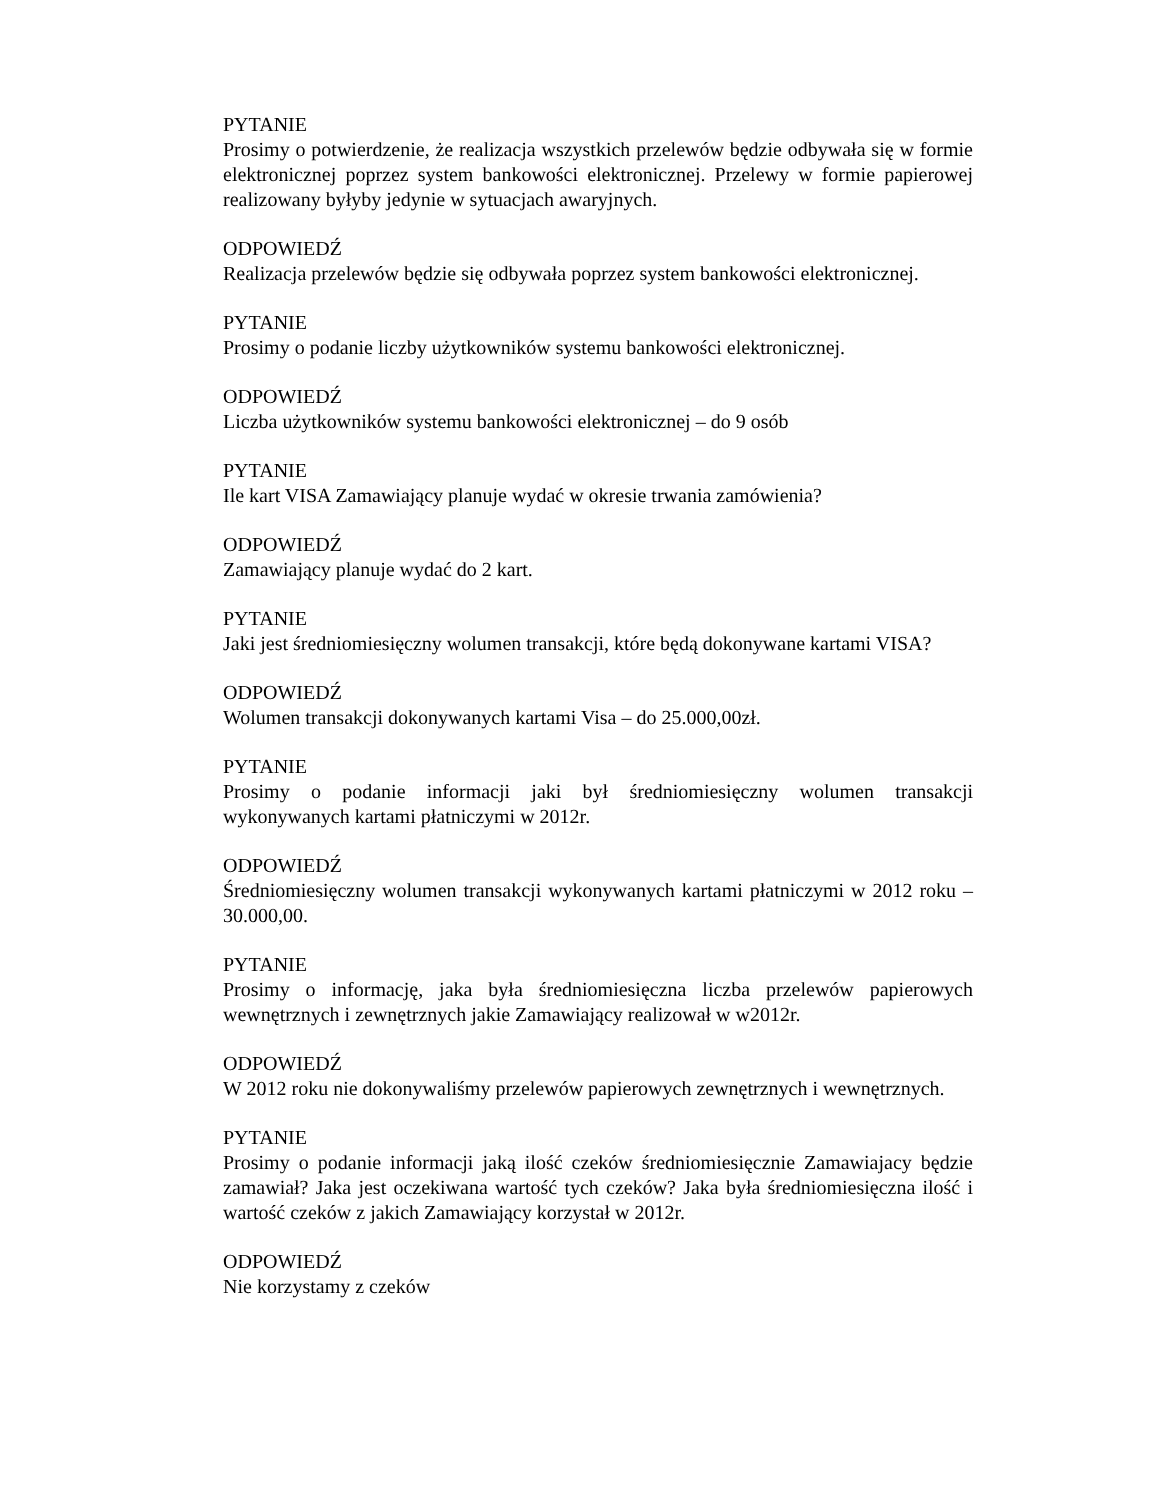PYTANIE
Prosimy o potwierdzenie, że realizacja wszystkich przelewów będzie odbywała się w formie elektronicznej poprzez system bankowości elektronicznej. Przelewy w formie papierowej realizowany byłyby jedynie w sytuacjach awaryjnych.
ODPOWIEDŹ
Realizacja przelewów będzie się odbywała poprzez system bankowości elektronicznej.
PYTANIE
Prosimy o podanie liczby użytkowników systemu bankowości elektronicznej.
ODPOWIEDŹ
Liczba użytkowników systemu bankowości elektronicznej – do 9 osób
PYTANIE
Ile kart VISA Zamawiający planuje wydać w okresie trwania zamówienia?
ODPOWIEDŹ
Zamawiający planuje wydać do 2 kart.
PYTANIE
Jaki jest średniomiesięczny wolumen transakcji, które będą dokonywane kartami VISA?
ODPOWIEDŹ
Wolumen transakcji dokonywanych kartami Visa – do 25.000,00zł.
PYTANIE
Prosimy o podanie informacji jaki był średniomiesięczny wolumen transakcji wykonywanych kartami płatniczymi w 2012r.
ODPOWIEDŹ
Średniomiesięczny wolumen transakcji wykonywanych kartami płatniczymi w 2012 roku – 30.000,00.
PYTANIE
Prosimy o informację, jaka była średniomiesięczna liczba przelewów papierowych wewnętrznych i zewnętrznych jakie Zamawiający realizował w w2012r.
ODPOWIEDŹ
W 2012 roku nie dokonywaliśmy przelewów papierowych zewnętrznych i wewnętrznych.
PYTANIE
Prosimy o podanie informacji jaką ilość czeków średniomiesięcznie Zamawiajacy będzie zamawiał? Jaka jest oczekiwana wartość tych czeków? Jaka była średniomiesięczna ilość i wartość czeków z jakich Zamawiający korzystał w 2012r.
ODPOWIEDŹ
Nie korzystamy z czeków